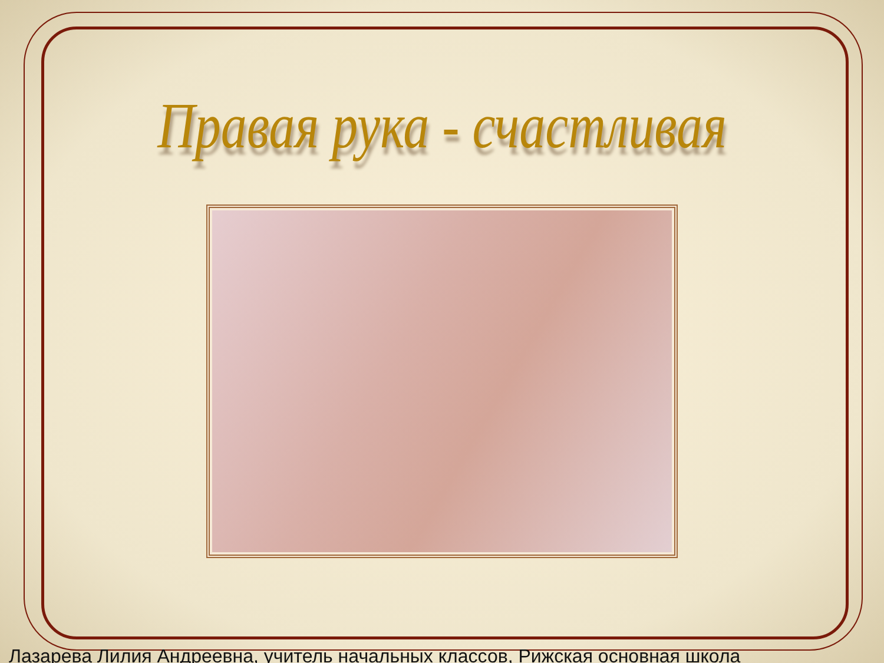Правая рука - счастливая
Лазарева Лилия Андреевна, учитель начальных классов, Рижская основная школа